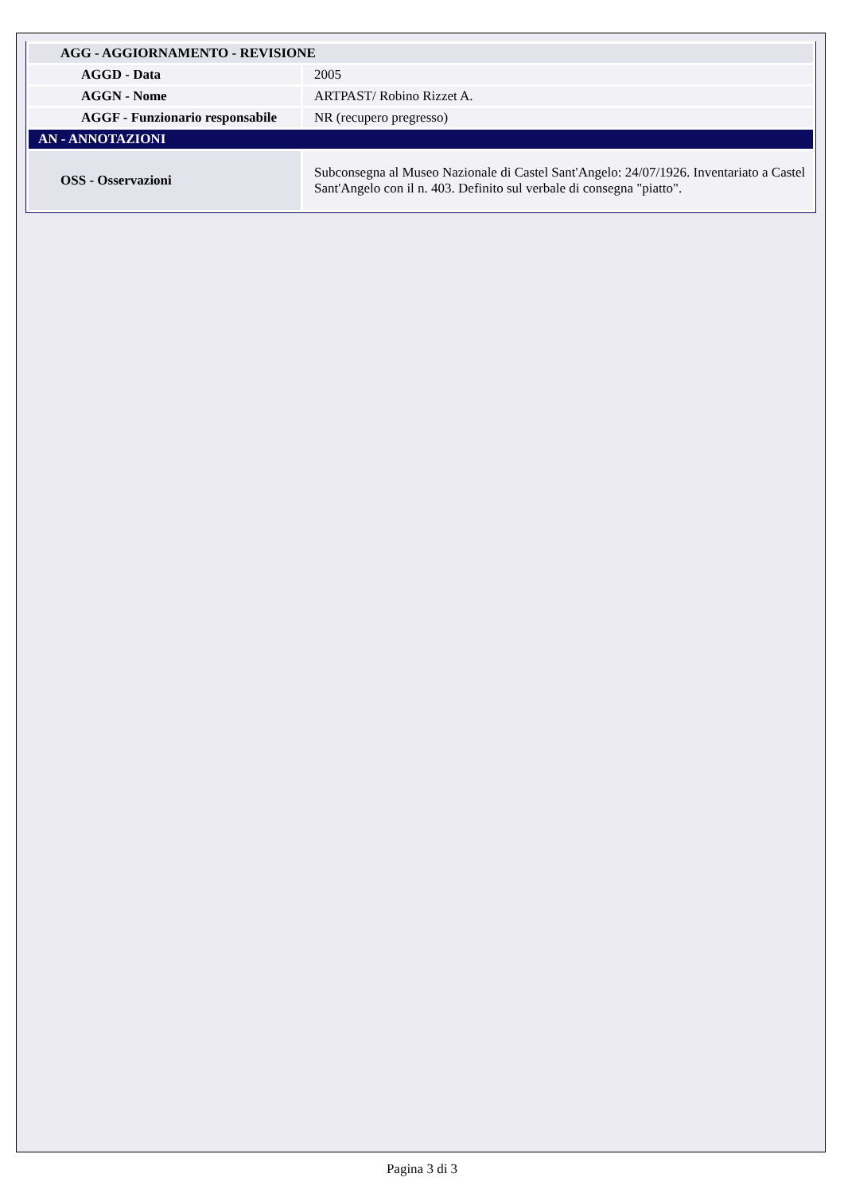| AGG - AGGIORNAMENTO - REVISIONE | |
| AGGD - Data | 2005 |
| AGGN - Nome | ARTPAST/ Robino Rizzet A. |
| AGGF - Funzionario responsabile | NR (recupero pregresso) |
| AN - ANNOTAZIONI | |
| OSS - Osservazioni | Subconsegna al Museo Nazionale di Castel Sant'Angelo: 24/07/1926. Inventariato a Castel Sant'Angelo con il n. 403. Definito sul verbale di consegna "piatto". |
Pagina 3 di 3